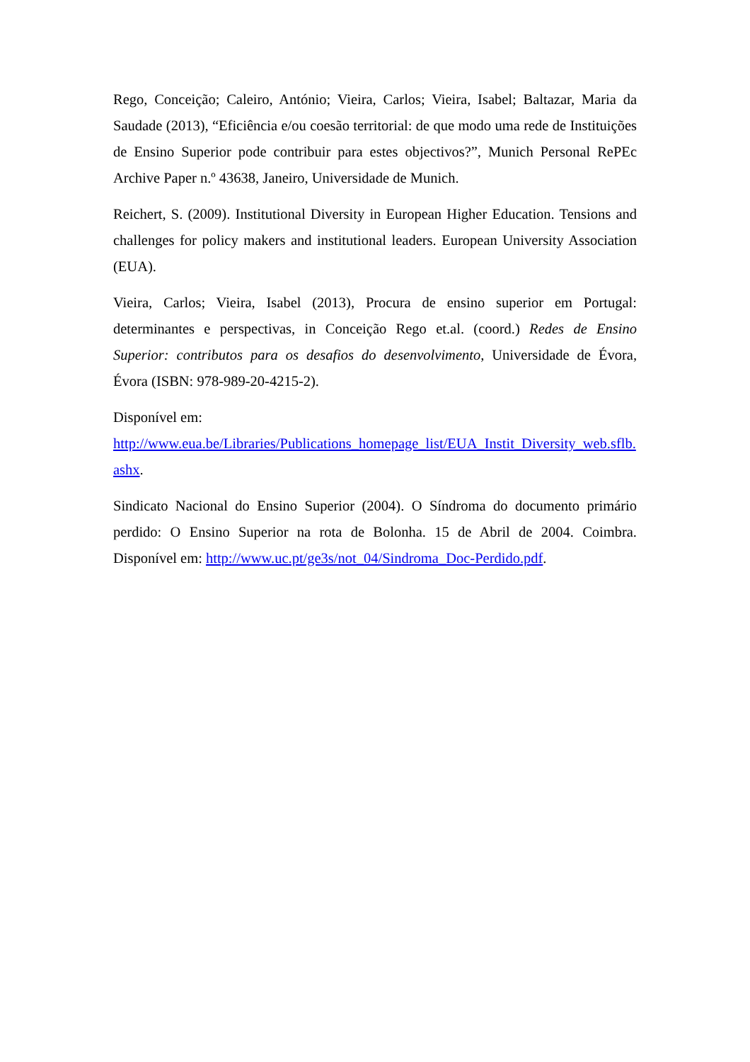Rego, Conceição; Caleiro, António; Vieira, Carlos; Vieira, Isabel; Baltazar, Maria da Saudade (2013), “Eficiência e/ou coesão territorial: de que modo uma rede de Instituições de Ensino Superior pode contribuir para estes objectivos?”, Munich Personal RePEc Archive Paper n.º 43638, Janeiro, Universidade de Munich.
Reichert, S. (2009). Institutional Diversity in European Higher Education. Tensions and challenges for policy makers and institutional leaders. European University Association (EUA).
Vieira, Carlos; Vieira, Isabel (2013), Procura de ensino superior em Portugal: determinantes e perspectivas, in Conceição Rego et.al. (coord.) Redes de Ensino Superior: contributos para os desafios do desenvolvimento, Universidade de Évora, Évora (ISBN: 978-989-20-4215-2).
Disponível em:
http://www.eua.be/Libraries/Publications_homepage_list/EUA_Instit_Diversity_web.sflb.ashx.
Sindicato Nacional do Ensino Superior (2004). O Síndroma do documento primário perdido: O Ensino Superior na rota de Bolonha. 15 de Abril de 2004. Coimbra. Disponível em: http://www.uc.pt/ge3s/not_04/Sindroma_Doc-Perdido.pdf.